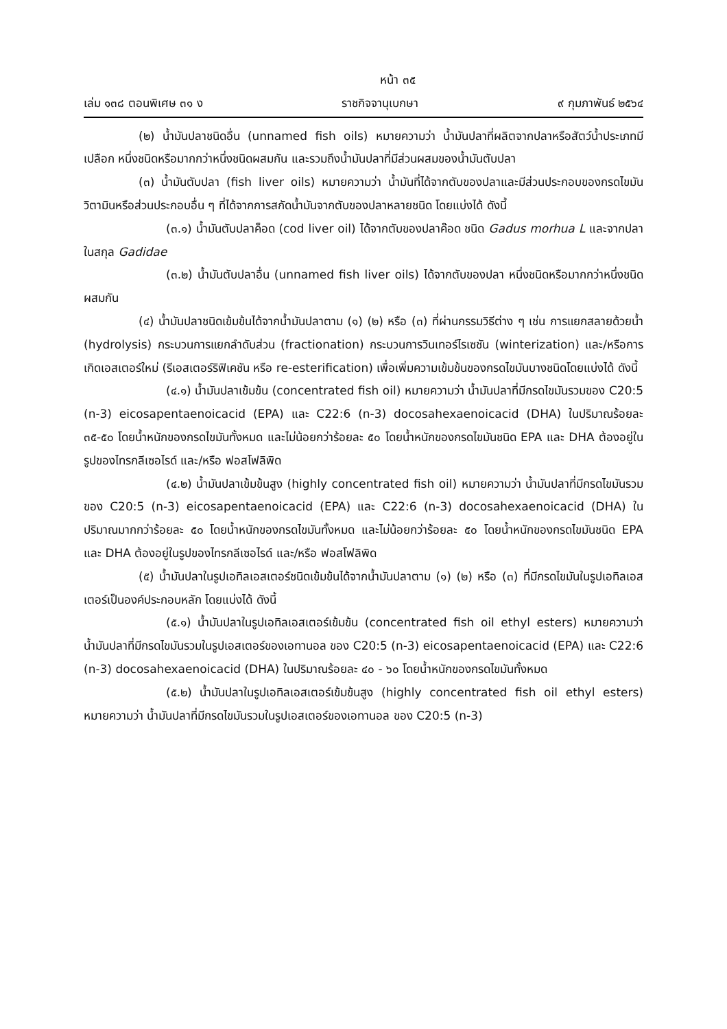หน้า ๓๕
เล่ม ๑๓๘ ตอนพิเศษ ๓๑ ง ราชกิจจานุเบกษา ๙ กุมภาพันธ์ ๒๕๖๔
(๒) น้ำมันปลาชนิดอื่น (unnamed fish oils) หมายความว่า น้ำมันปลาที่ผลิตจากปลาหรือสัตว์น้ำประเภทมีเปลือก หนึ่งชนิดหรือมากกว่าหนึ่งชนิดผสมกัน และรวมถึงน้ำมันปลาที่มีส่วนผสมของน้ำมันตับปลา
(๓) น้ำมันตับปลา (fish liver oils) หมายความว่า น้ำมันที่ได้จากตับของปลาและมีส่วนประกอบของกรดไขมัน วิตามินหรือส่วนประกอบอื่น ๆ ที่ได้จากการสกัดน้ำมันจากตับของปลาหลายชนิด โดยแบ่งได้ ดังนี้
(๓.๑) น้ำมันตับปลาค็อด (cod liver oil) ได้จากตับของปลาค๊อด ชนิด Gadus morhua L และจากปลาในสกุล Gadidae
(๓.๒) น้ำมันตับปลาอื่น (unnamed fish liver oils) ได้จากตับของปลา หนึ่งชนิดหรือมากกว่าหนึ่งชนิดผสมกัน
(๔) น้ำมันปลาชนิดเข้มข้นได้จากน้ำมันปลาตาม (๑) (๒) หรือ (๓) ที่ผ่านกรรมวิธีต่าง ๆ เช่น การแยกสลายด้วยน้ำ (hydrolysis) กระบวนการแยกลำดับส่วน (fractionation) กระบวนการวินเทอร์ไรเซชัน (winterization) และ/หรือการเกิดเอสเตอร์ใหม่ (รีเอสเตอร์ริฟิเคชัน หรือ re-esterification) เพื่อเพิ่มความเข้มข้นของกรดไขมันบางชนิดโดยแบ่งได้ ดังนี้
(๔.๑) น้ำมันปลาเข้มข้น (concentrated fish oil) หมายความว่า น้ำมันปลาที่มีกรดไขมันรวมของ C20:5 (n-3) eicosapentaenoicacid (EPA) และ C22:6 (n-3) docosahexaenoicacid (DHA) ในปริมาณร้อยละ ๓๕-๕๐ โดยน้ำหนักของกรดไขมันทั้งหมด และไม่น้อยกว่าร้อยละ ๕๐ โดยน้ำหนักของกรดไขมันชนิด EPA และ DHA ต้องอยู่ในรูปของไทรกลีเซอไรด์ และ/หรือ ฟอสโฟลิพิด
(๔.๒) น้ำมันปลาเข้มข้นสูง (highly concentrated fish oil) หมายความว่า น้ำมันปลาที่มีกรดไขมันรวมของ C20:5 (n-3) eicosapentaenoicacid (EPA) และ C22:6 (n-3) docosahexaenoicacid (DHA) ในปริมาณมากกว่าร้อยละ ๕๐ โดยน้ำหนักของกรดไขมันทั้งหมด และไม่น้อยกว่าร้อยละ ๕๐ โดยน้ำหนักของกรดไขมันชนิด EPA และ DHA ต้องอยู่ในรูปของไทรกลีเซอไรด์ และ/หรือ ฟอสโฟลิพิด
(๕) น้ำมันปลาในรูปเอทิลเอสเตอร์ชนิดเข้มข้นได้จากน้ำมันปลาตาม (๑) (๒) หรือ (๓) ที่มีกรดไขมันในรูปเอทิลเอสเตอร์เป็นองค์ประกอบหลัก โดยแบ่งได้ ดังนี้
(๕.๑) น้ำมันปลาในรูปเอทิลเอสเตอร์เข้มข้น (concentrated fish oil ethyl esters) หมายความว่า น้ำมันปลาที่มีกรดไขมันรวมในรูปเอสเตอร์ของเอทานอล ของ C20:5 (n-3) eicosapentaenoicacid (EPA) และ C22:6 (n-3) docosahexaenoicacid (DHA) ในปริมาณร้อยละ ๔๐ - ๖๐ โดยน้ำหนักของกรดไขมันทั้งหมด
(๕.๒) น้ำมันปลาในรูปเอทิลเอสเตอร์เข้มข้นสูง (highly concentrated fish oil ethyl esters) หมายความว่า น้ำมันปลาที่มีกรดไขมันรวมในรูปเอสเตอร์ของเอทานอล ของ C20:5 (n-3)